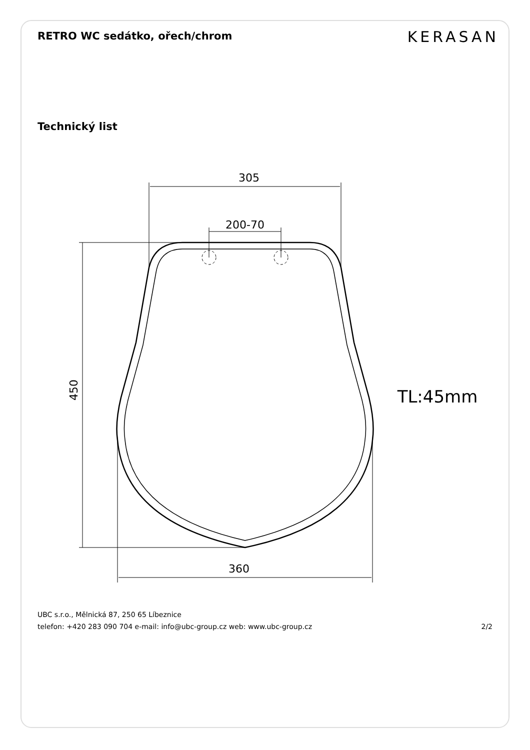RETRO WC sedátko, ořech/chrom
KERASAN
Technický list
305
200-70
360
450
TL:45mm
UBC s.r.o., Mělnická 87, 250 65 Líbeznice
telefon: +420 283 090 704 e-mail: info@ubc-group.cz web: www.ubc-group.cz 2/2